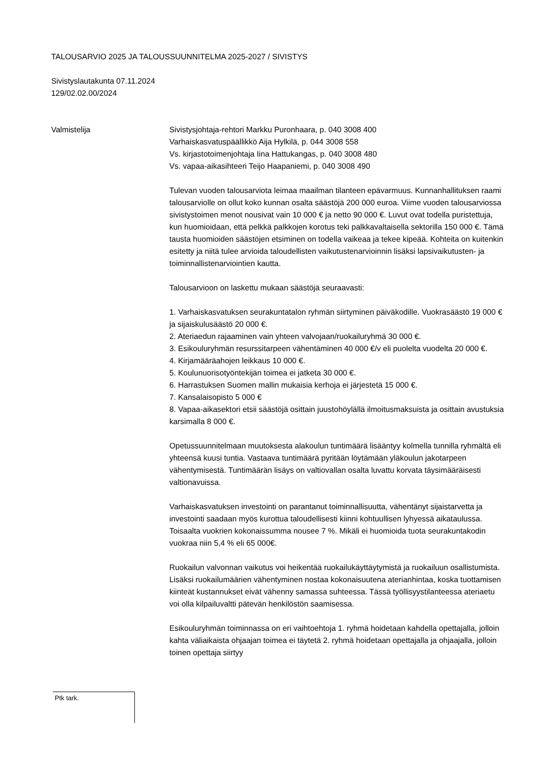TALOUSARVIO 2025 JA TALOUSSUUNNITELMA 2025-2027 / SIVISTYS
Sivistyslautakunta 07.11.2024
129/02.02.00/2024
Valmistelija Sivistysjohtaja-rehtori Markku Puronhaara, p. 040 3008 400
Varhaiskasvatuspäällikkö Aija Hylkilä, p. 044 3008 558
Vs. kirjastotoimenjohtaja Iina Hattukangas, p. 040 3008 480
Vs. vapaa-aikasihteeri Teijo Haapaniemi, p. 040 3008 490
Tulevan vuoden talousarviota leimaa maailman tilanteen epävarmuus. Kunnanhallituksen raami talousarviolle on ollut koko kunnan osalta säästöjä 200 000 euroa. Viime vuoden talousarviossa sivistystoimen menot nousivat vain 10 000 € ja netto 90 000 €. Luvut ovat todella puristettuja, kun huomioidaan, että pelkkä palkkojen korotus teki palkkavaltaisella sektorilla 150 000 €. Tämä tausta huomioiden säästöjen etsiminen on todella vaikeaa ja tekee kipeää. Kohteita on kuitenkin esitetty ja niitä tulee arvioida taloudellisten vaikutustenarvioinnin lisäksi lapsivaikutusten- ja toiminnallistenarviointien kautta.
Talousarvioon on laskettu mukaan säästöjä seuraavasti:
1. Varhaiskasvatuksen seurakuntatalon ryhmän siirtyminen päiväkodille. Vuokrasäästö 19 000 € ja sijaiskulusäästö 20 000 €.
2. Ateriaedun rajaaminen vain yhteen valvojaan/ruokailuryhmä 30 000 €.
3. Esikouluryhmän resurssitarpeen vähentäminen 40 000 €/v eli puolelta vuodelta 20 000 €.
4. Kirjamääräahojen leikkaus 10 000 €.
5. Koulunuorisotyöntekijän toimea ei jatketa 30 000 €.
6. Harrastuksen Suomen mallin mukaisia kerhoja ei järjestetä 15 000 €.
7. Kansalaisopisto 5 000 €
8. Vapaa-aikasektori etsii säästöjä osittain juustohöylällä ilmoitusmaksuista ja osittain avustuksia karsimalla 8 000 €.
Opetussuunnitelmaan muutoksesta alakoulun tuntimäärä lisääntyy kolmella tunnilla ryhmältä eli yhteensä kuusi tuntia. Vastaava tuntimäärä pyritään löytämään yläkoulun jakotarpeen vähentymisestä. Tuntimäärän lisäys on valtiovallan osalta luvattu korvata täysimääräisesti valtionavuissa.
Varhaiskasvatuksen investointi on parantanut toiminnallisuutta, vähentänyt sijaistarvetta ja investointi saadaan myös kurottua taloudellisesti kiinni kohtuullisen lyhyessä aikataulussa. Toisaalta vuokrien kokonaissumma nousee 7 %. Mikäli ei huomioida tuota seurakuntakodin vuokraa niin 5,4 % eli 65 000€.
Ruokailun valvonnan vaikutus voi heikentää ruokailukäyttäytymistä ja ruokailuun osallistumista. Lisäksi ruokailumäärien vähentyminen nostaa kokonaisuutena aterianhintaa, koska tuottamisen kiinteät kustannukset eivät vähenny samassa suhteessa. Tässä työllisyystilanteessa ateriaetu voi olla kilpailuvaltti pätevän henkilöstön saamisessa.
Esikouluryhmän toiminnassa on eri vaihtoehtoja 1. ryhmä hoidetaan kahdella opettajalla, jolloin kahta väliaikaista ohjaajan toimea ei täytetä 2. ryhmä hoidetaan opettajalla ja ohjaajalla, jolloin toinen opettaja siirtyy
Ptk tark.